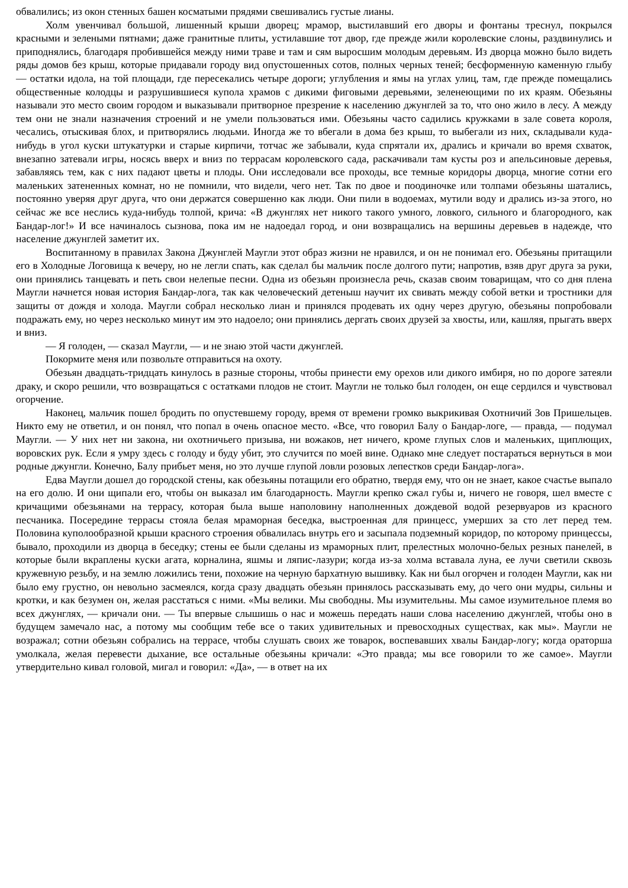обвалились; из окон стенных башен косматыми прядями свешивались густые лианы.
Холм увенчивал большой, лишенный крыши дворец; мрамор, выстилавший его дворы и фонтаны треснул, покрылся красными и зелеными пятнами; даже гранитные плиты, устилавшие тот двор, где прежде жили королевские слоны, раздвинулись и приподнялись, благодаря пробившейся между ними траве и там и сям выросшим молодым деревьям. Из дворца можно было видеть ряды домов без крыш, которые придавали городу вид опустошенных сотов, полных черных теней; бесформенную каменную глыбу — остатки идола, на той площади, где пересекались четыре дороги; углубления и ямы на углах улиц, там, где прежде помещались общественные колодцы и разрушившиеся купола храмов с дикими фиговыми деревьями, зеленеющими по их краям. Обезьяны называли это место своим городом и выказывали притворное презрение к населению джунглей за то, что оно жило в лесу. А между тем они не знали назначения строений и не умели пользоваться ими. Обезьяны часто садились кружками в зале совета короля, чесались, отыскивая блох, и притворялись людьми. Иногда же то вбегали в дома без крыш, то выбегали из них, складывали куда-нибудь в угол куски штукатурки и старые кирпичи, тотчас же забывали, куда спрятали их, дрались и кричали во время схваток, внезапно затевали игры, носясь вверх и вниз по террасам королевского сада, раскачивали там кусты роз и апельсиновые деревья, забавляясь тем, как с них падают цветы и плоды. Они исследовали все проходы, все темные коридоры дворца, многие сотни его маленьких затененных комнат, но не помнили, что видели, чего нет. Так по двое и поодиночке или толпами обезьяны шатались, постоянно уверяя друг друга, что они держатся совершенно как люди. Они пили в водоемах, мутили воду и дрались из-за этого, но сейчас же все неслись куда-нибудь толпой, крича: «В джунглях нет никого такого умного, ловкого, сильного и благородного, как Бандар-лог!» И все начиналось сызнова, пока им не надоедал город, и они возвращались на вершины деревьев в надежде, что население джунглей заметит их.
Воспитанному в правилах Закона Джунглей Маугли этот образ жизни не нравился, и он не понимал его. Обезьяны притащили его в Холодные Логовища к вечеру, но не легли спать, как сделал бы мальчик после долгого пути; напротив, взяв друг друга за руки, они принялись танцевать и петь свои нелепые песни. Одна из обезьян произнесла речь, сказав своим товарищам, что со дня плена Маугли начнется новая история Бандар-лога, так как человеческий детеныш научит их свивать между собой ветки и тростники для защиты от дождя и холода. Маугли собрал несколько лиан и принялся продевать их одну через другую, обезьяны попробовали подражать ему, но через несколько минут им это надоело; они принялись дергать своих друзей за хвосты, или, кашляя, прыгать вверх и вниз.
— Я голоден, — сказал Маугли, — и не знаю этой части джунглей.
Покормите меня или позвольте отправиться на охоту.
Обезьян двадцать-тридцать кинулось в разные стороны, чтобы принести ему орехов или дикого имбиря, но по дороге затеяли драку, и скоро решили, что возвращаться с остатками плодов не стоит. Маугли не только был голоден, он еще сердился и чувствовал огорчение.
Наконец, мальчик пошел бродить по опустевшему городу, время от времени громко выкрикивая Охотничий Зов Пришельцев. Никто ему не ответил, и он понял, что попал в очень опасное место. «Все, что говорил Балу о Бандар-логе, — правда, — подумал Маугли. — У них нет ни закона, ни охотничьего призыва, ни вожаков, нет ничего, кроме глупых слов и маленьких, щиплющих, воровских рук. Если я умру здесь с голоду и буду убит, это случится по моей вине. Однако мне следует постараться вернуться в мои родные джунгли. Конечно, Балу прибьет меня, но это лучше глупой ловли розовых лепестков среди Бандар-лога».
Едва Маугли дошел до городской стены, как обезьяны потащили его обратно, твердя ему, что он не знает, какое счастье выпало на его долю. И они щипали его, чтобы он выказал им благодарность. Маугли крепко сжал губы и, ничего не говоря, шел вместе с кричащими обезьянами на террасу, которая была выше наполовину наполненных дождевой водой резервуаров из красного песчаника. Посередине террасы стояла белая мраморная беседка, выстроенная для принцесс, умерших за сто лет перед тем. Половина куполообразной крыши красного строения обвалилась внутрь его и засыпала подземный коридор, по которому принцессы, бывало, проходили из дворца в беседку; стены ее были сделаны из мраморных плит, прелестных молочно-белых резных панелей, в которые были вкраплены куски агата, корналина, яшмы и ляпис-лазури; когда из-за холма вставала луна, ее лучи светили сквозь кружевную резьбу, и на землю ложились тени, похожие на черную бархатную вышивку. Как ни был огорчен и голоден Маугли, как ни было ему грустно, он невольно засмеялся, когда сразу двадцать обезьян принялось рассказывать ему, до чего они мудры, сильны и кротки, и как безумен он, желая расстаться с ними. «Мы велики. Мы свободны. Мы изумительны. Мы самое изумительное племя во всех джунглях, — кричали они. — Ты впервые слышишь о нас и можешь передать наши слова населению джунглей, чтобы оно в будущем замечало нас, а потому мы сообщим тебе все о таких удивительных и превосходных существах, как мы». Маугли не возражал; сотни обезьян собрались на террасе, чтобы слушать своих же товарок, воспевавших хвалы Бандар-логу; когда ораторша умолкала, желая перевести дыхание, все остальные обезьяны кричали: «Это правда; мы все говорили то же самое». Маугли утвердительно кивал головой, мигал и говорил: «Да», — в ответ на их